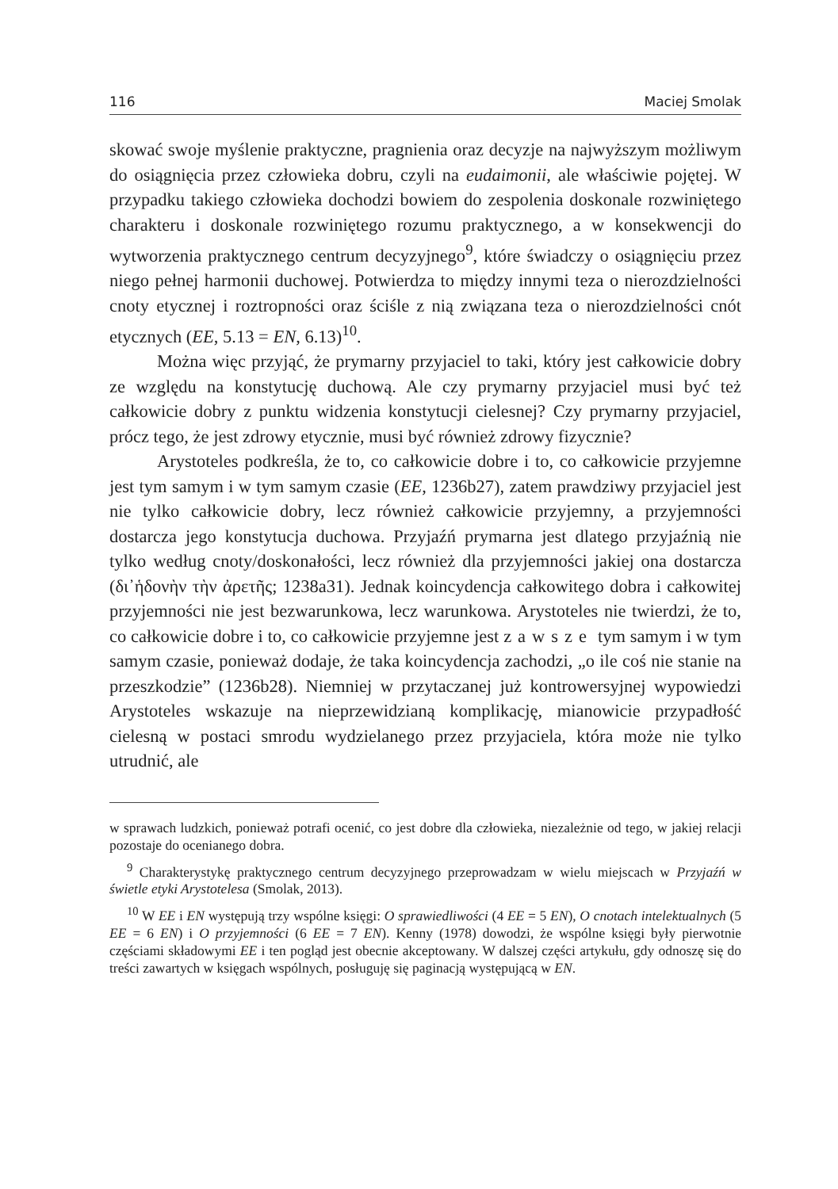116 Maciej Smolak
skować swoje myślenie praktyczne, pragnienia oraz decyzje na najwyższym możliwym do osiągnięcia przez człowieka dobru, czyli na eudaimonii, ale właściwie pojętej. W przypadku takiego człowieka dochodzi bowiem do zespolenia doskonale rozwiniętego charakteru i doskonale rozwiniętego rozumu praktycznego, a w konsekwencji do wytworzenia praktycznego centrum decyzyjnego<sup>9</sup>, które świadczy o osiągnięciu przez niego pełnej harmonii duchowej. Potwierdza to między innymi teza o nierozdzielności cnoty etycznej i roztropności oraz ściśle z nią związana teza o nierozdzielności cnót etycznych (EE, 5.13 = EN, 6.13)<sup>10</sup>.
Można więc przyjąć, że prymarny przyjaciel to taki, który jest całkowicie dobry ze względu na konstytucję duchową. Ale czy prymarny przyjaciel musi być też całkowicie dobry z punktu widzenia konstytucji cielesnej? Czy prymarny przyjaciel, prócz tego, że jest zdrowy etycznie, musi być również zdrowy fizycznie?
Arystoteles podkreśla, że to, co całkowicie dobre i to, co całkowicie przyjemne jest tym samym i w tym samym czasie (EE, 1236b27), zatem prawdziwy przyjaciel jest nie tylko całkowicie dobry, lecz również całkowicie przyjemny, a przyjemności dostarcza jego konstytucja duchowa. Przyjaźń prymarna jest dlatego przyjaźnią nie tylko według cnoty/doskonałości, lecz również dla przyjemności jakiej ona dostarcza (δι᾽ἡδονὴν τὴν ἀρετῆς; 1238a31). Jednak koincydencja całkowitego dobra i całkowitej przyjemności nie jest bezwarunkowa, lecz warunkowa. Arystoteles nie twierdzi, że to, co całkowicie dobre i to, co całkowicie przyjemne jest zawsze tym samym i w tym samym czasie, ponieważ dodaje, że taka koincydencja zachodzi, „o ile coś nie stanie na przeszkodzie” (1236b28). Niemniej w przytaczanej już kontrowersyjnej wypowiedzi Arystoteles wskazuje na nieprzewidzianą komplikację, mianowicie przypadłość cielesną w postaci smrodu wydzielanego przez przyjaciela, która może nie tylko utrudnić, ale
w sprawach ludzkich, ponieważ potrafi ocenić, co jest dobre dla człowieka, niezależnie od tego, w jakiej relacji pozostaje do ocenianego dobra.
<sup>9</sup> Charakterystykę praktycznego centrum decyzyjnego przeprowadzam w wielu miejscach w Przyjaźń w świetle etyki Arystotelesa (Smolak, 2013).
<sup>10</sup> W EE i EN występują trzy wspólne księgi: O sprawiedliwości (4 EE = 5 EN), O cnotach intelektualnych (5 EE = 6 EN) i O przyjemności (6 EE = 7 EN). Kenny (1978) dowodzi, że wspólne księgi były pierwotnie częściami składowymi EE i ten pogląd jest obecnie akceptowany. W dalszej części artykułu, gdy odnoszę się do treści zawartych w księgach wspólnych, posługuję się paginacją występującą w EN.